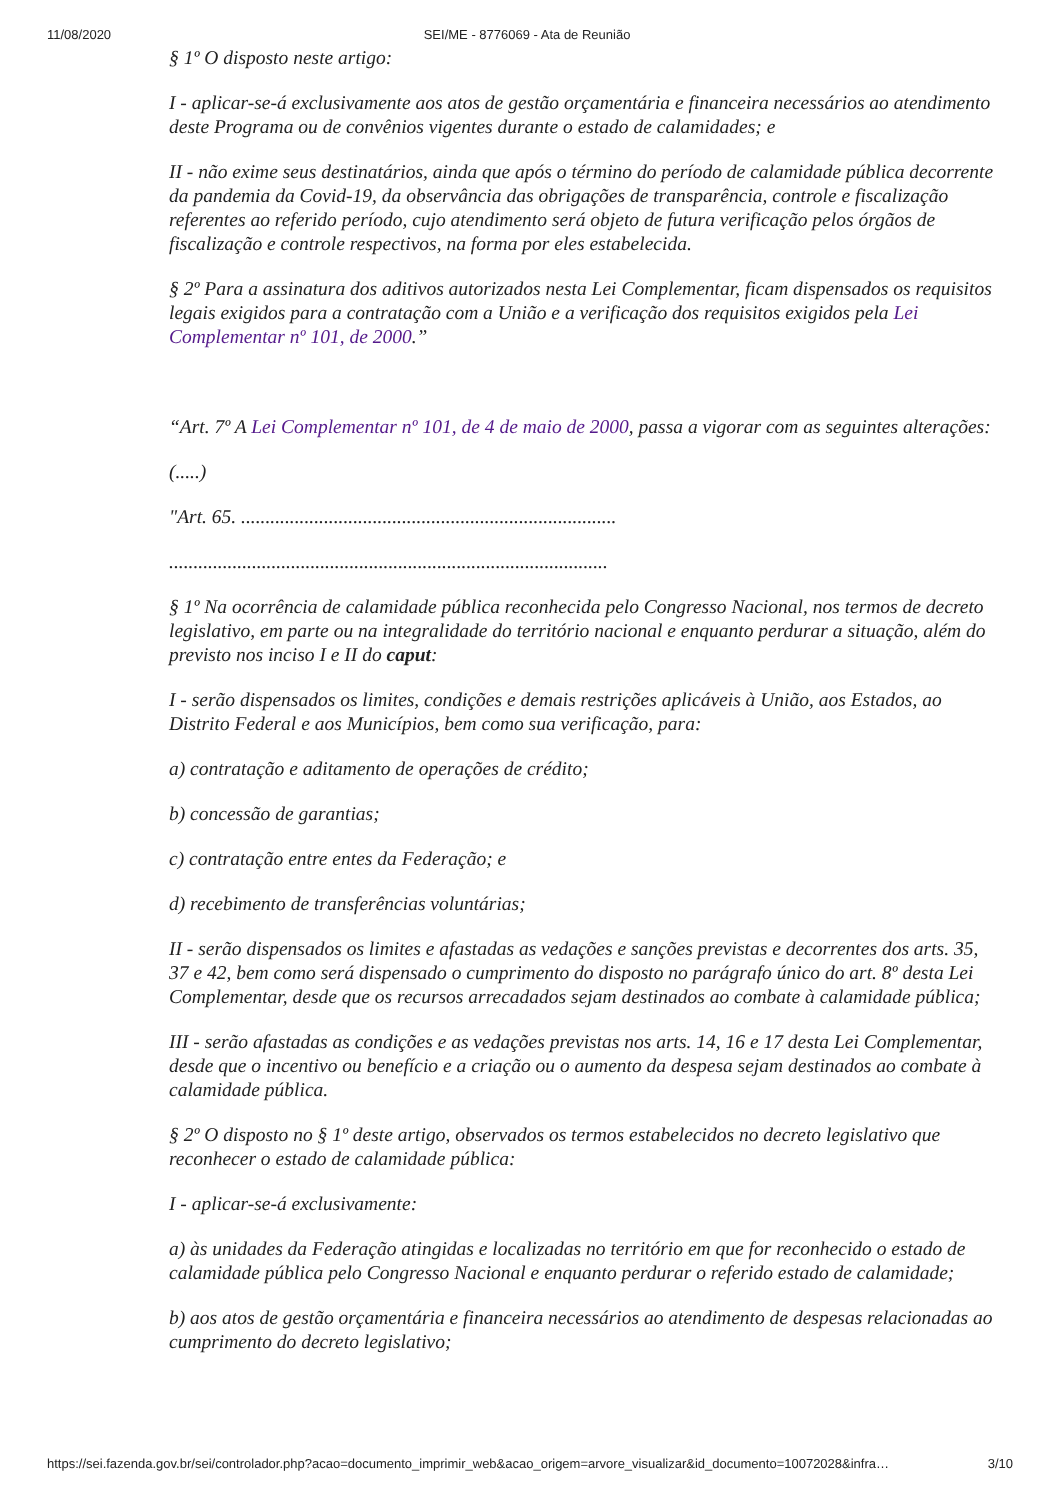11/08/2020 SEI/ME - 8776069 - Ata de Reunião
§ 1º O disposto neste artigo:
I - aplicar-se-á exclusivamente aos atos de gestão orçamentária e financeira necessários ao atendimento deste Programa ou de convênios vigentes durante o estado de calamidades; e
II - não exime seus destinatários, ainda que após o término do período de calamidade pública decorrente da pandemia da Covid-19, da observância das obrigações de transparência, controle e fiscalização referentes ao referido período, cujo atendimento será objeto de futura verificação pelos órgãos de fiscalização e controle respectivos, na forma por eles estabelecida.
§ 2º Para a assinatura dos aditivos autorizados nesta Lei Complementar, ficam dispensados os requisitos legais exigidos para a contratação com a União e a verificação dos requisitos exigidos pela Lei Complementar nº 101, de 2000.”
“Art. 7º A Lei Complementar nº 101, de 4 de maio de 2000, passa a vigorar com as seguintes alterações:
(.....)
"Art. 65. .............................................................................
..........................................................................................
§ 1º Na ocorrência de calamidade pública reconhecida pelo Congresso Nacional, nos termos de decreto legislativo, em parte ou na integralidade do território nacional e enquanto perdurar a situação, além do previsto nos inciso I e II do caput:
I - serão dispensados os limites, condições e demais restrições aplicáveis à União, aos Estados, ao Distrito Federal e aos Municípios, bem como sua verificação, para:
a) contratação e aditamento de operações de crédito;
b) concessão de garantias;
c) contratação entre entes da Federação; e
d) recebimento de transferências voluntárias;
II - serão dispensados os limites e afastadas as vedações e sanções previstas e decorrentes dos arts. 35, 37 e 42, bem como será dispensado o cumprimento do disposto no parágrafo único do art. 8º desta Lei Complementar, desde que os recursos arrecadados sejam destinados ao combate à calamidade pública;
III - serão afastadas as condições e as vedações previstas nos arts. 14, 16 e 17 desta Lei Complementar, desde que o incentivo ou benefício e a criação ou o aumento da despesa sejam destinados ao combate à calamidade pública.
§ 2º O disposto no § 1º deste artigo, observados os termos estabelecidos no decreto legislativo que reconhecer o estado de calamidade pública:
I - aplicar-se-á exclusivamente:
a) às unidades da Federação atingidas e localizadas no território em que for reconhecido o estado de calamidade pública pelo Congresso Nacional e enquanto perdurar o referido estado de calamidade;
b) aos atos de gestão orçamentária e financeira necessários ao atendimento de despesas relacionadas ao cumprimento do decreto legislativo;
https://sei.fazenda.gov.br/sei/controlador.php?acao=documento_imprimir_web&acao_origem=arvore_visualizar&id_documento=10072028&infra… 3/10